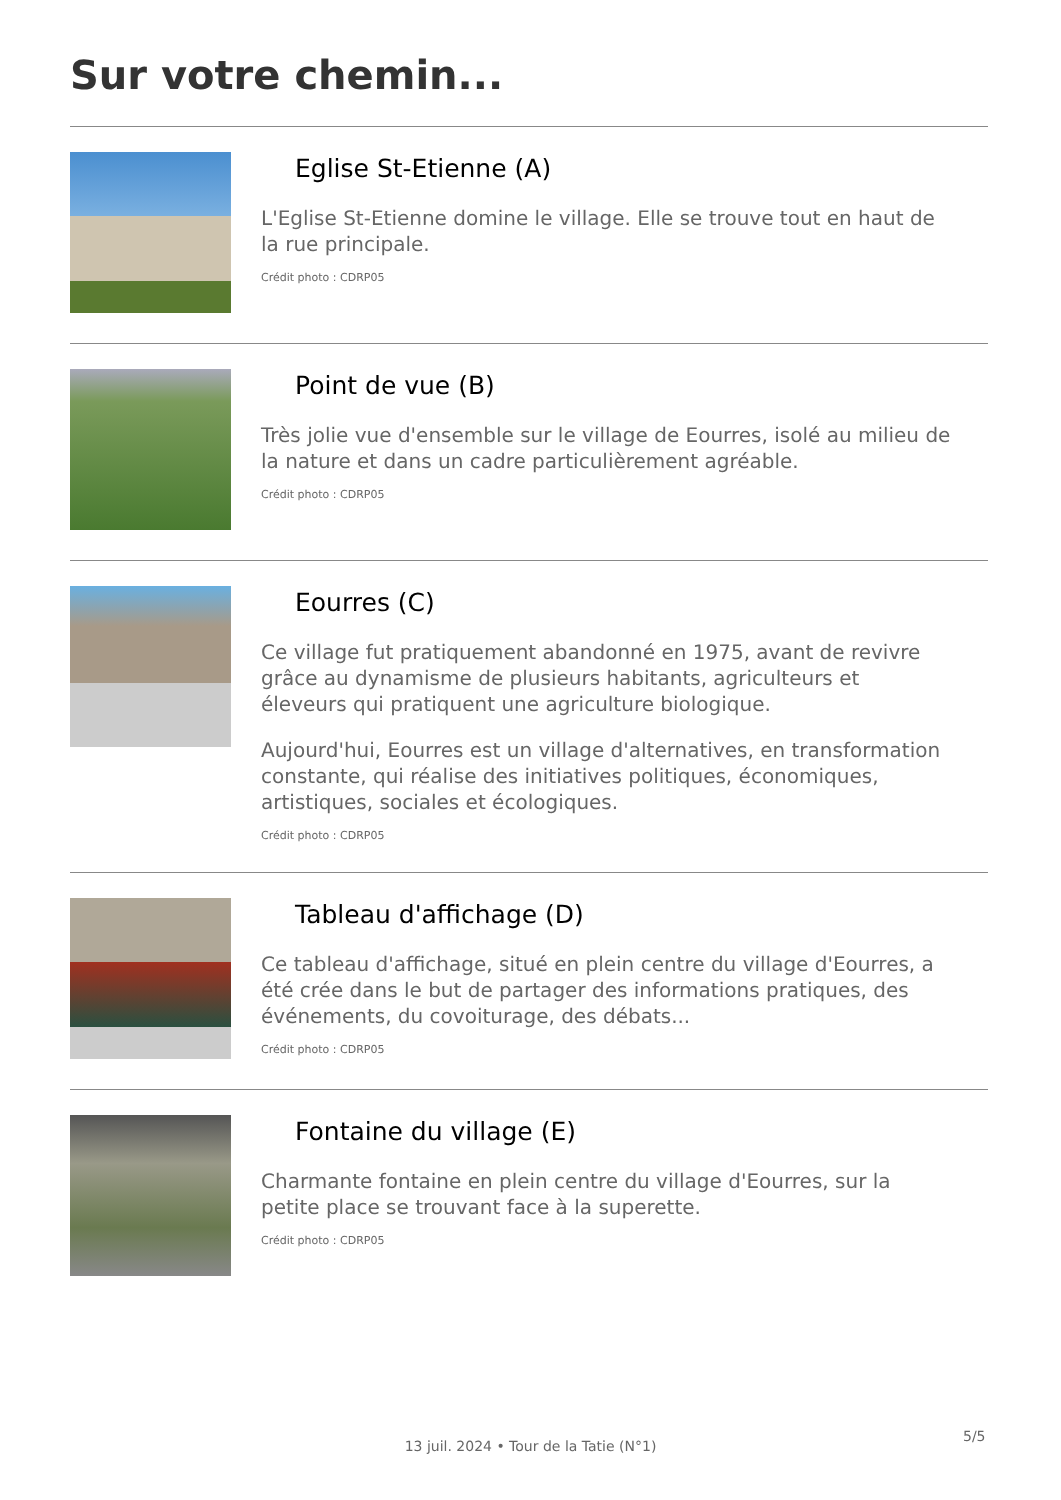Sur votre chemin...
Eglise St-Etienne (A)
L'Eglise St-Etienne domine le village. Elle se trouve tout en haut de la rue principale.
Crédit photo : CDRP05
Point de vue (B)
Très jolie vue d'ensemble sur le village de Eourres, isolé au milieu de la nature et dans un cadre particulièrement agréable.
Crédit photo : CDRP05
Eourres (C)
Ce village fut pratiquement abandonné en 1975, avant de revivre grâce au dynamisme de plusieurs habitants, agriculteurs et éleveurs qui pratiquent une agriculture biologique.
Aujourd'hui, Eourres est un village d'alternatives, en transformation constante, qui réalise des initiatives politiques, économiques, artistiques, sociales et écologiques.
Crédit photo : CDRP05
Tableau d'affichage (D)
Ce tableau d'affichage, situé en plein centre du village d'Eourres, a été crée dans le but de partager des informations pratiques, des événements, du covoiturage, des débats...
Crédit photo : CDRP05
Fontaine du village (E)
Charmante fontaine en plein centre du village d'Eourres, sur la petite place se trouvant face à la superette.
Crédit photo : CDRP05
13 juil. 2024 • Tour de la Tatie (N°1)
5/5